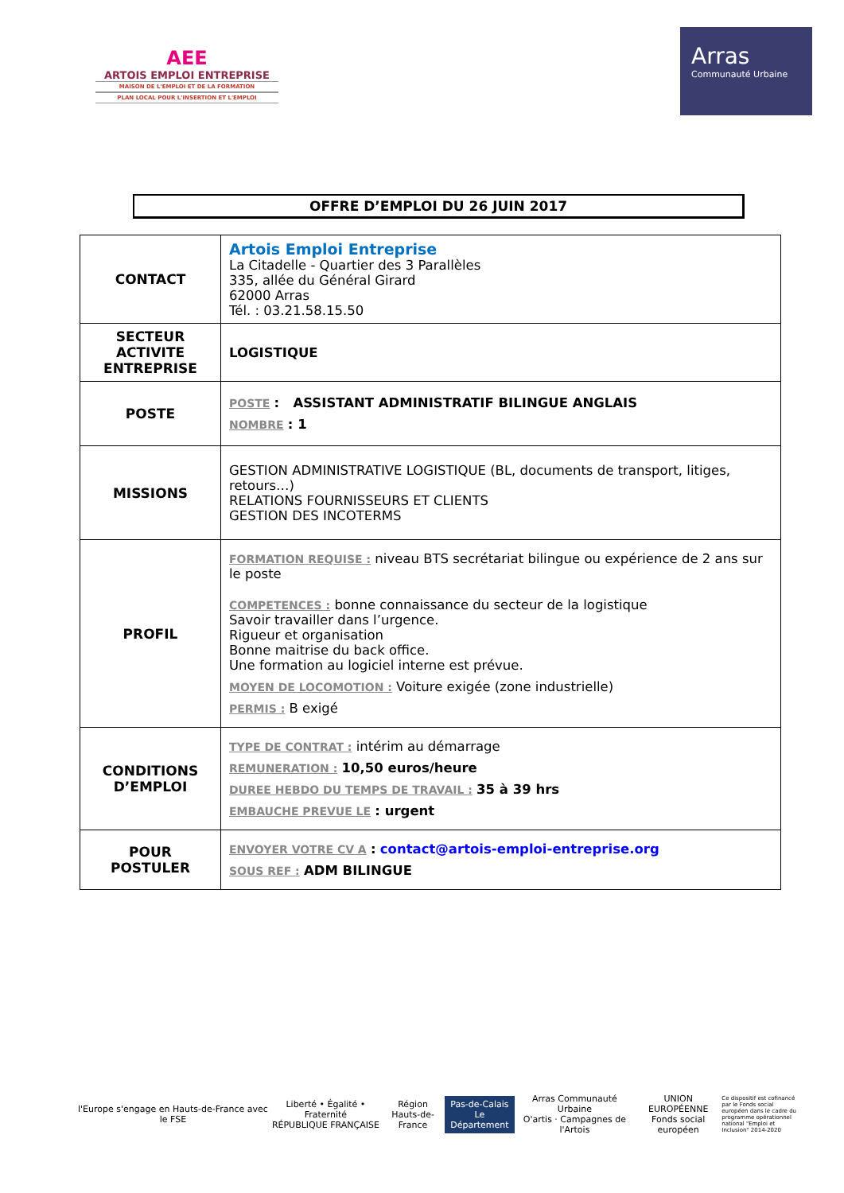AEE
ARTOIS EMPLOI ENTREPRISE
MAISON DE L'EMPLOI ET DE LA FORMATION
PLAN LOCAL POUR L'INSERTION ET L'EMPLOI
Arras
Communauté Urbaine
OFFRE D’EMPLOI DU 26 JUIN 2017
| CONTACT | Artois Emploi Entreprise La Citadelle - Quartier des 3 Parallèles 335, allée du Général Girard 62000 Arras Tél. : 03.21.58.15.50 |
| SECTEUR ACTIVITE ENTREPRISE | LOGISTIQUE |
| POSTE | POSTE : ASSISTANT ADMINISTRATIF BILINGUE ANGLAIS NOMBRE : 1 |
| MISSIONS | GESTION ADMINISTRATIVE LOGISTIQUE (BL, documents de transport, litiges, retours…) RELATIONS FOURNISSEURS ET CLIENTS GESTION DES INCOTERMS |
| PROFIL | FORMATION REQUISE : niveau BTS secrétariat bilingue ou expérience de 2 ans sur le poste COMPETENCES : bonne connaissance du secteur de la logistique Savoir travailler dans l’urgence. Rigueur et organisation Bonne maitrise du back office. Une formation au logiciel interne est prévue. MOYEN DE LOCOMOTION : Voiture exigée (zone industrielle) PERMIS : B exigé |
| CONDITIONS D’EMPLOI | TYPE DE CONTRAT : intérim au démarrage REMUNERATION : 10,50 euros/heure DUREE HEBDO DU TEMPS DE TRAVAIL : 35 à 39 hrs EMBAUCHE PREVUE LE : urgent |
| POUR POSTULER | ENVOYER VOTRE CV A : contact@artois-emploi-entreprise.org SOUS REF : ADM BILINGUE |
l'Europe s'engage en Hauts-de-France avec le FSE
Liberté • Égalité • Fraternité
RÉPUBLIQUE FRANÇAISE
Région
Hauts-de-France
Pas-de-Calais
Le Département
Arras Communauté Urbaine
O'artis · Campagnes de l'Artois
UNION EUROPÉENNE
Fonds social européen
Ce dispositif est cofinancé par le Fonds social européen dans le cadre du programme opérationnel national "Emploi et Inclusion" 2014-2020